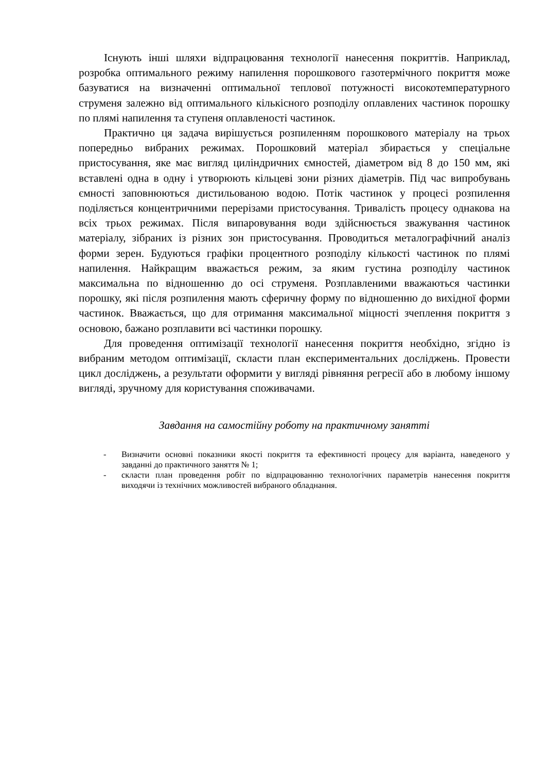Існують інші шляхи відпрацювання технології нанесення покриттів. Наприклад, розробка оптимального режиму напилення порошкового газотермічного покриття може базуватися на визначенні оптимальної теплової потужності високотемпературного струменя залежно від оптимального кількісного розподілу оплавлених частинок порошку по плямі напилення та ступеня оплавленості частинок.
Практично ця задача вирішується розпиленням порошкового матеріалу на трьох попередньо вибраних режимах. Порошковий матеріал збирається у спеціальне пристосування, яке має вигляд циліндричних ємностей, діаметром від 8 до 150 мм, які вставлені одна в одну і утворюють кільцеві зони різних діаметрів. Під час випробувань ємності заповнюються дистильованою водою. Потік частинок у процесі розпилення поділяється концентричними перерізами пристосування. Тривалість процесу однакова на всіх трьох режимах. Після випаровування води здійснюється зважування частинок матеріалу, зібраних із різних зон пристосування. Проводиться металографічний аналіз форми зерен. Будуються графіки процентного розподілу кількості частинок по плямі напилення. Найкращим вважається режим, за яким густина розподілу частинок максимальна по відношенню до осі струменя. Розплавленими вважаються частинки порошку, які після розпилення мають сферичну форму по відношенню до вихідної форми частинок. Вважається, що для отримання максимальної міцності зчеплення покриття з основою, бажано розплавити всі частинки порошку.
Для проведення оптимізації технології нанесення покриття необхідно, згідно із вибраним методом оптимізації, скласти план експериментальних досліджень. Провести цикл досліджень, а результати оформити у вигляді рівняння регресії або в любому іншому вигляді, зручному для користування споживачами.
Завдання на самостійну роботу на практичному занятті
- Визначити основні показники якості покриття та ефективності процесу для варіанта, наведеного у завданні до практичного заняття № 1;
- скласти план проведення робіт по відпрацюванню технологічних параметрів нанесення покриття виходячи із технічних можливостей вибраного обладнання.